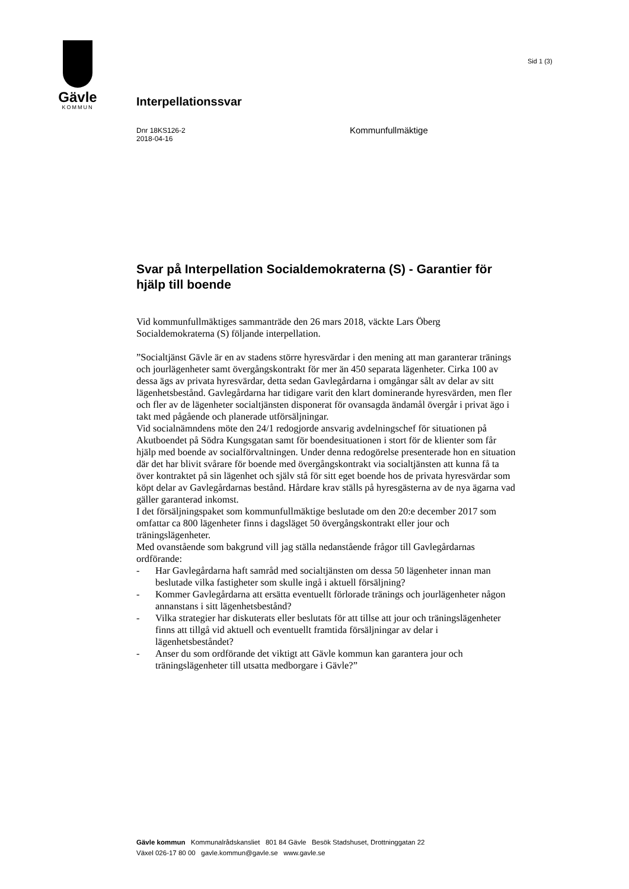Gävle
KOMMUN
Sid 1 (3)
Interpellationssvar
Dnr 18KS126-2
2018-04-16
Kommunfullmäktige
Svar på Interpellation Socialdemokraterna (S) - Garantier för hjälp till boende
Vid kommunfullmäktiges sammanträde den 26 mars 2018, väckte Lars Öberg Socialdemokraterna (S) följande interpellation.
”Socialtjänst Gävle är en av stadens större hyresvärdar i den mening att man garanterar tränings och jourlägenheter samt övergångskontrakt för mer än 450 separata lägenheter. Cirka 100 av dessa ägs av privata hyresvärdar, detta sedan Gavlegårdarna i omgångar sålt av delar av sitt lägenhetsbestånd. Gavlegårdarna har tidigare varit den klart dominerande hyresvärden, men fler och fler av de lägenheter socialtjänsten disponerat för ovansagda ändamål övergår i privat ägo i takt med pågående och planerade utförsäljningar.
Vid socialnämndens möte den 24/1 redogjorde ansvarig avdelningschef för situationen på Akutboendet på Södra Kungsgatan samt för boendesituationen i stort för de klienter som får hjälp med boende av socialförvaltningen. Under denna redogörelse presenterade hon en situation där det har blivit svårare för boende med övergångskontrakt via socialtjänsten att kunna få ta över kontraktet på sin lägenhet och själv stå för sitt eget boende hos de privata hyresvärdar som köpt delar av Gavlegårdarnas bestånd. Hårdare krav ställs på hyresgästerna av de nya ägarna vad gäller garanterad inkomst.
I det försäljningspaket som kommunfullmäktige beslutade om den 20:e december 2017 som omfattar ca 800 lägenheter finns i dagsläget 50 övergångskontrakt eller jour och träningslägenheter.
Med ovanstående som bakgrund vill jag ställa nedanstående frågor till Gavlegårdarnas ordförande:
- Har Gavlegårdarna haft samråd med socialtjänsten om dessa 50 lägenheter innan man beslutade vilka fastigheter som skulle ingå i aktuell försäljning?
- Kommer Gavlegårdarna att ersätta eventuellt förlorade tränings och jourlägenheter någon annanstans i sitt lägenhetsbestånd?
- Vilka strategier har diskuterats eller beslutats för att tillse att jour och träningslägenheter finns att tillgå vid aktuell och eventuellt framtida försäljningar av delar i lägenhetsbeståndet?
- Anser du som ordförande det viktigt att Gävle kommun kan garantera jour och träningslägenheter till utsatta medborgare i Gävle?”
Gävle kommun Kommunalrådskansliet 801 84 Gävle Besök Stadshuset, Drottninggatan 22
Växel 026-17 80 00 gavle.kommun@gavle.se www.gavle.se